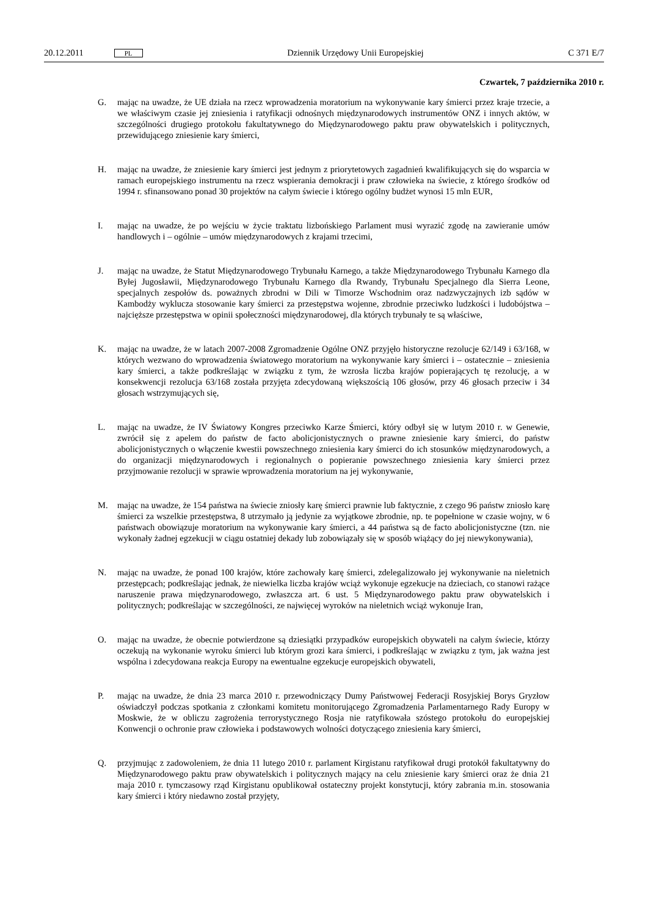20.12.2011 PL Dziennik Urzędowy Unii Europejskiej C 371 E/7
Czwartek, 7 października 2010 r.
G. mając na uwadze, że UE działa na rzecz wprowadzenia moratorium na wykonywanie kary śmierci przez kraje trzecie, a we właściwym czasie jej zniesienia i ratyfikacji odnośnych międzynarodowych instrumentów ONZ i innych aktów, w szczególności drugiego protokołu fakultatywnego do Międzynarodowego paktu praw obywatelskich i politycznych, przewidującego zniesienie kary śmierci,
H. mając na uwadze, że zniesienie kary śmierci jest jednym z priorytetowych zagadnień kwalifikujących się do wsparcia w ramach europejskiego instrumentu na rzecz wspierania demokracji i praw człowieka na świecie, z którego środków od 1994 r. sfinansowano ponad 30 projektów na całym świecie i którego ogólny budżet wynosi 15 mln EUR,
I. mając na uwadze, że po wejściu w życie traktatu lizbońskiego Parlament musi wyrazić zgodę na zawieranie umów handlowych i – ogólnie – umów międzynarodowych z krajami trzecimi,
J. mając na uwadze, że Statut Międzynarodowego Trybunału Karnego, a także Międzynarodowego Trybunału Karnego dla Byłej Jugosławii, Międzynarodowego Trybunału Karnego dla Rwandy, Trybunału Specjalnego dla Sierra Leone, specjalnych zespołów ds. poważnych zbrodni w Dili w Timorze Wschodnim oraz nadzwyczajnych izb sądów w Kambodży wyklucza stosowanie kary śmierci za przestępstwa wojenne, zbrodnie przeciwko ludzkości i ludobójstwa – najcięższe przestępstwa w opinii społeczności międzynarodowej, dla których trybunały te są właściwe,
K. mając na uwadze, że w latach 2007-2008 Zgromadzenie Ogólne ONZ przyjęło historyczne rezolucje 62/149 i 63/168, w których wezwano do wprowadzenia światowego moratorium na wykonywanie kary śmierci i – ostatecznie – zniesienia kary śmierci, a także podkreślając w związku z tym, że wzrosła liczba krajów popierających tę rezolucję, a w konsekwencji rezolucja 63/168 została przyjęta zdecydowaną większością 106 głosów, przy 46 głosach przeciw i 34 głosach wstrzymujących się,
L. mając na uwadze, że IV Światowy Kongres przeciwko Karze Śmierci, który odbył się w lutym 2010 r. w Genewie, zwrócił się z apelem do państw de facto abolicjonistycznych o prawne zniesienie kary śmierci, do państw abolicjonistycznych o włączenie kwestii powszechnego zniesienia kary śmierci do ich stosunków międzynarodowych, a do organizacji międzynarodowych i regionalnych o popieranie powszechnego zniesienia kary śmierci przez przyjmowanie rezolucji w sprawie wprowadzenia moratorium na jej wykonywanie,
M. mając na uwadze, że 154 państwa na świecie zniosły karę śmierci prawnie lub faktycznie, z czego 96 państw zniosło karę śmierci za wszelkie przestępstwa, 8 utrzymało ją jedynie za wyjątkowe zbrodnie, np. te popełnione w czasie wojny, w 6 państwach obowiązuje moratorium na wykonywanie kary śmierci, a 44 państwa są de facto abolicjonistyczne (tzn. nie wykonały żadnej egzekucji w ciągu ostatniej dekady lub zobowiązały się w sposób wiążący do jej niewykonywania),
N. mając na uwadze, że ponad 100 krajów, które zachowały karę śmierci, zdelegalizowało jej wykonywanie na nieletnich przestępcach; podkreślając jednak, że niewielka liczba krajów wciąż wykonuje egzekucje na dzieciach, co stanowi rażące naruszenie prawa międzynarodowego, zwłaszcza art. 6 ust. 5 Międzynarodowego paktu praw obywatelskich i politycznych; podkreślając w szczególności, ze najwięcej wyroków na nieletnich wciąż wykonuje Iran,
O. mając na uwadze, że obecnie potwierdzone są dziesiątki przypadków europejskich obywateli na całym świecie, którzy oczekują na wykonanie wyroku śmierci lub którym grozi kara śmierci, i podkreślając w związku z tym, jak ważna jest wspólna i zdecydowana reakcja Europy na ewentualne egzekucje europejskich obywateli,
P. mając na uwadze, że dnia 23 marca 2010 r. przewodniczący Dumy Państwowej Federacji Rosyjskiej Borys Gryzłow oświadczył podczas spotkania z członkami komitetu monitorującego Zgromadzenia Parlamentarnego Rady Europy w Moskwie, że w obliczu zagrożenia terrorystycznego Rosja nie ratyfikowała szóstego protokołu do europejskiej Konwencji o ochronie praw człowieka i podstawowych wolności dotyczącego zniesienia kary śmierci,
Q. przyjmując z zadowoleniem, że dnia 11 lutego 2010 r. parlament Kirgistanu ratyfikował drugi protokół fakultatywny do Międzynarodowego paktu praw obywatelskich i politycznych mający na celu zniesienie kary śmierci oraz że dnia 21 maja 2010 r. tymczasowy rząd Kirgistanu opublikował ostateczny projekt konstytucji, który zabrania m.in. stosowania kary śmierci i który niedawno został przyjęty,